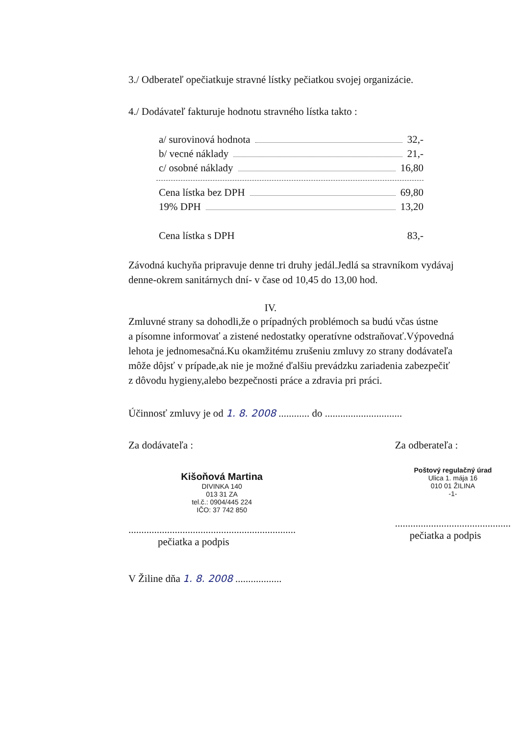3./ Odberateľ opečiatkuje stravné lístky pečiatkou svojej organizácie.
4./ Dodávateľ fakturuje hodnotu stravného lístka takto :
a/ surovinová hodnota 32,-
b/ vecné náklady 21,-
c/ osobné náklady 16,80
Cena lístka bez DPH 69,80
19% DPH 13,20
Cena lístka s DPH 83,-
Závodná kuchyňa pripravuje denne tri druhy jedál.Jedlá sa stravníkom vydávaj
denne-okrem sanitárnych dní- v čase od 10,45 do 13,00 hod.
IV.
Zmluvné strany sa dohodli,že o prípadných problémoch sa budú včas ústne
a písomne informovať a zistené nedostatky operatívne odstraňovať.Výpovedná
lehota je jednomesačná.Ku okamžitému zrušeniu zmluvy zo strany dodávateľa
môže dôjsť v prípade,ak nie je možné ďalšiu prevádzku zariadenia zabezpečiť
z dôvodu hygieny,alebo bezpečnosti práce a zdravia pri práci.
Účinnosť zmluvy je od 1. 8. 2008 ............ do ..............................
Za dodávateľa :
Kišoňová Martina
DIVINKA 140
013 31 ZA
tel.č.: 0904/445 224
IČO: 37 742 850
.................................................................
pečiatka a podpis
Za odberateľa :
Poštový regulačný úrad
Ulica 1. mája 16
010 01 ŽILINA
-1-
.............................................
pečiatka a podpis
V Žiline dňa 1. 8. 2008 ..................